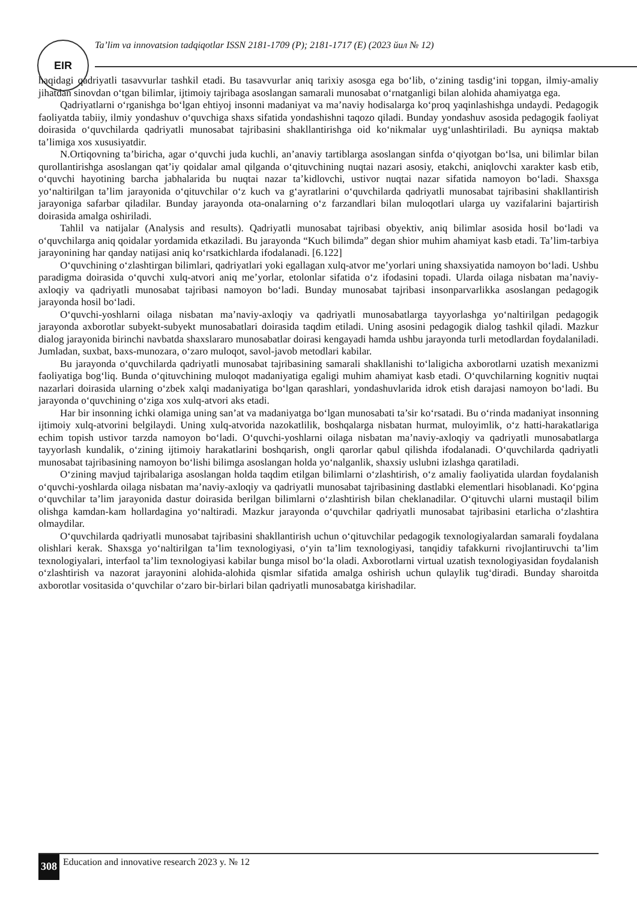EIR
Ta’lim va innovatsion tadqiqotlar ISSN 2181-1709 (P); 2181-1717 (E) (2023 йил № 12)
haqidagi qadriyatli tasavvurlar tashkil etadi. Bu tasavvurlar aniq tarixiy asosga ega bo‘lib, o‘zining tasdig‘ini topgan, ilmiy-amaliy jihatdan sinovdan o‘tgan bilimlar, ijtimoiy tajribaga asoslangan samarali munosabat o‘rnatganligi bilan alohida ahamiyatga ega.
Qadriyatlarni o‘rganishga bo‘lgan ehtiyoj insonni madaniyat va ma’naviy hodisalarga ko‘proq yaqinlashishga undaydi. Pedagogik faoliyatda tabiiy, ilmiy yondashuv o‘quvchiga shaxs sifatida yondashishni taqozo qiladi. Bunday yondashuv asosida pedagogik faoliyat doirasida o‘quvchilarda qadriyatli munosabat tajribasini shakllantirishga oid ko‘nikmalar uyg‘unlashtiriladi. Bu ayniqsa maktab ta’limiga xos xususiyatdir.
N.Ortiqovning ta’biricha, agar o‘quvchi juda kuchli, an’anaviy tartiblarga asoslangan sinfda o‘qiyotgan bo‘lsa, uni bilimlar bilan qurollantirishga asoslangan qat’iy qoidalar amal qilganda o‘qituvchining nuqtai nazari asosiy, etakchi, aniqlovchi xarakter kasb etib, o‘quvchi hayotining barcha jabhalarida bu nuqtai nazar ta’kidlovchi, ustivor nuqtai nazar sifatida namoyon bo‘ladi. Shaxsga yo‘naltirilgan ta’lim jarayonida o‘qituvchilar o‘z kuch va g‘ayratlarini o‘quvchilarda qadriyatli munosabat tajribasini shakllantirish jarayoniga safarbar qiladilar. Bunday jarayonda ota-onalarning o‘z farzandlari bilan muloqotlari ularga uy vazifalarini bajartirish doirasida amalga oshiriladi.
Tahlil va natijalar (Analysis and results). Qadriyatli munosabat tajribasi obyektiv, aniq bilimlar asosida hosil bo‘ladi va o‘quvchilarga aniq qoidalar yordamida etkaziladi. Bu jarayonda “Kuch bilimda” degan shior muhim ahamiyat kasb etadi. Ta’lim-tarbiya jarayonining har qanday natijasi aniq ko‘rsatkichlarda ifodalanadi. [6.122]
O‘quvchining o‘zlashtirgan bilimlari, qadriyatlari yoki egallagan xulq-atvor me’yorlari uning shaxsiyatida namoyon bo‘ladi. Ushbu paradigma doirasida o‘quvchi xulq-atvori aniq me’yorlar, etolonlar sifatida o‘z ifodasini topadi. Ularda oilaga nisbatan ma’naviy-axloqiy va qadriyatli munosabat tajribasi namoyon bo‘ladi. Bunday munosabat tajribasi insonparvarlikka asoslangan pedagogik jarayonda hosil bo‘ladi.
O‘quvchi-yoshlarni oilaga nisbatan ma’naviy-axloqiy va qadriyatli munosabatlarga tayyorlashga yo‘naltirilgan pedagogik jarayonda axborotlar subyekt-subyekt munosabatlari doirasida taqdim etiladi. Uning asosini pedagogik dialog tashkil qiladi. Mazkur dialog jarayonida birinchi navbatda shaxslararo munosabatlar doirasi kengayadi hamda ushbu jarayonda turli metodlardan foydalaniladi. Jumladan, suxbat, baxs-munozara, o‘zaro muloqot, savol-javob metodlari kabilar.
Bu jarayonda o‘quvchilarda qadriyatli munosabat tajribasining samarali shakllanishi to‘laligicha axborotlarni uzatish mexanizmi faoliyatiga bog‘liq. Bunda o‘qituvchining muloqot madaniyatiga egaligi muhim ahamiyat kasb etadi. O‘quvchilarning kognitiv nuqtai nazarlari doirasida ularning o‘zbek xalqi madaniyatiga bo‘lgan qarashlari, yondashuvlarida idrok etish darajasi namoyon bo‘ladi. Bu jarayonda o‘quvchining o‘ziga xos xulq-atvori aks etadi.
Har bir insonning ichki olamiga uning san’at va madaniyatga bo‘lgan munosabati ta’sir ko‘rsatadi. Bu o‘rinda madaniyat insonning ijtimoiy xulq-atvorini belgilaydi. Uning xulq-atvorida nazokatlilik, boshqalarga nisbatan hurmat, muloyimlik, o‘z hatti-harakatlariga echim topish ustivor tarzda namoyon bo‘ladi. O‘quvchi-yoshlarni oilaga nisbatan ma’naviy-axloqiy va qadriyatli munosabatlarga tayyorlash kundalik, o‘zining ijtimoiy harakatlarini boshqarish, ongli qarorlar qabul qilishda ifodalanadi. O‘quvchilarda qadriyatli munosabat tajribasining namoyon bo‘lishi bilimga asoslangan holda yo‘nalganlik, shaxsiy uslubni izlashga qaratiladi.
O‘zining mavjud tajribalariga asoslangan holda taqdim etilgan bilimlarni o‘zlashtirish, o‘z amaliy faoliyatida ulardan foydalanish o‘quvchi-yoshlarda oilaga nisbatan ma’naviy-axloqiy va qadriyatli munosabat tajribasining dastlabki elementlari hisoblanadi. Ko‘pgina o‘quvchilar ta’lim jarayonida dastur doirasida berilgan bilimlarni o‘zlashtirish bilan cheklanadilar. O‘qituvchi ularni mustaqil bilim olishga kamdan-kam hollardagina yo‘naltiradi. Mazkur jarayonda o‘quvchilar qadriyatli munosabat tajribasini etarlicha o‘zlashtira olmaydilar.
O‘quvchilarda qadriyatli munosabat tajribasini shakllantirish uchun o‘qituvchilar pedagogik texnologiyalardan samarali foydalana olishlari kerak. Shaxsga yo‘naltirilgan ta’lim texnologiyasi, o‘yin ta’lim texnologiyasi, tanqidiy tafakkurni rivojlantiruvchi ta’lim texnologiyalari, interfaol ta’lim texnologiyasi kabilar bunga misol bo‘la oladi. Axborotlarni virtual uzatish texnologiyasidan foydalanish o‘zlashtirish va nazorat jarayonini alohida-alohida qismlar sifatida amalga oshirish uchun qulaylik tug‘diradi. Bunday sharoitda axborotlar vositasida o‘quvchilar o‘zaro bir-birlari bilan qadriyatli munosabatga kirishadilar.
308 Education and innovative research 2023 y. № 12